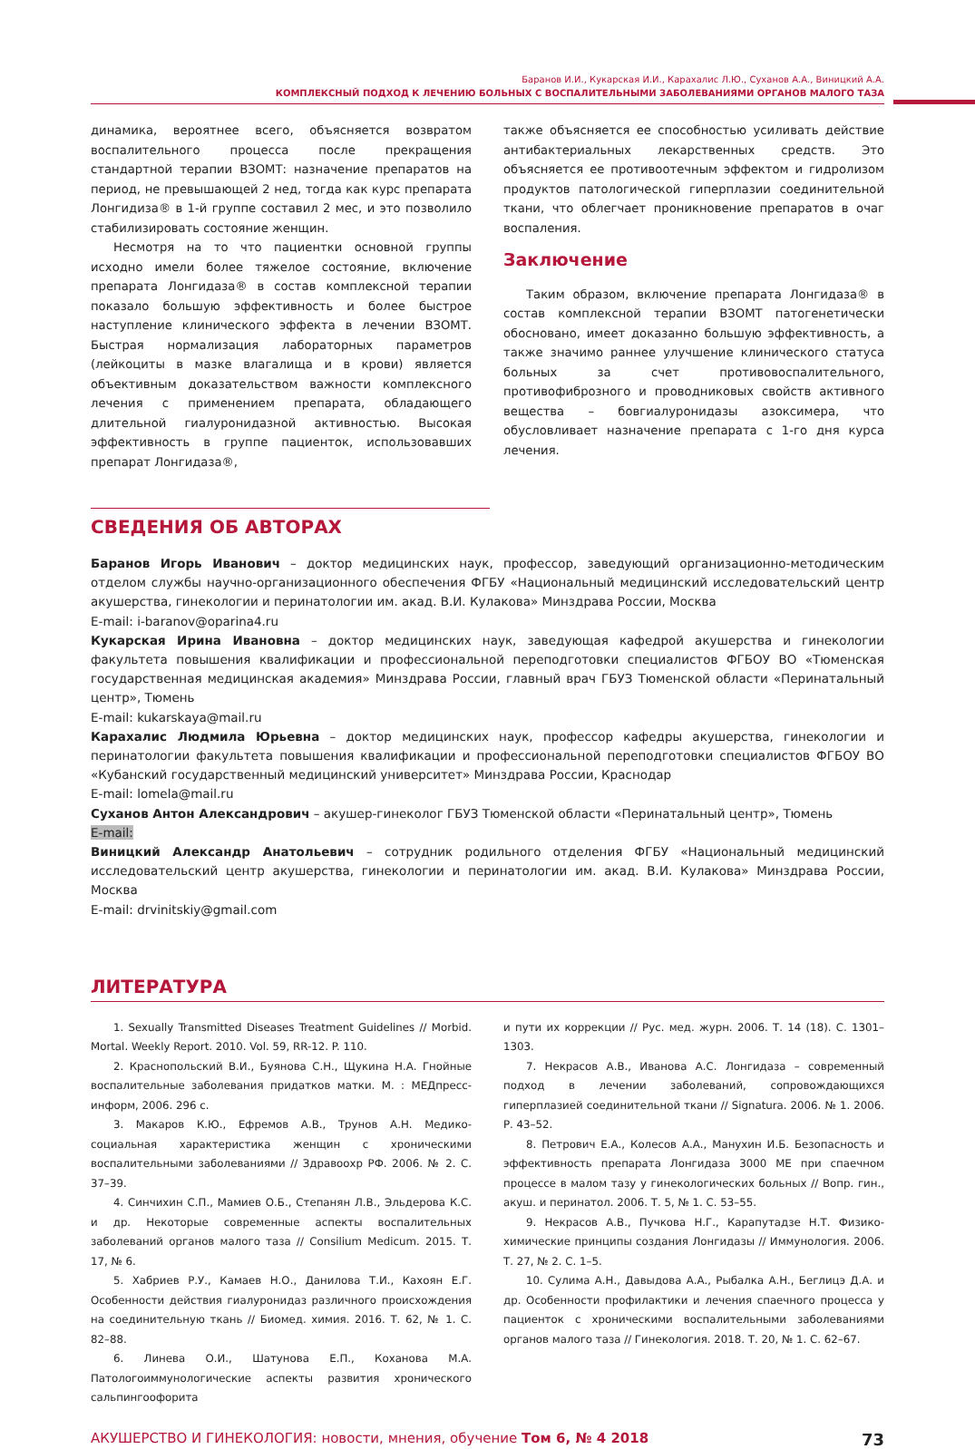Баранов И.И., Кукарская И.И., Карахалис Л.Ю., Суханов А.А., Виницкий А.А.
КОМПЛЕКСНЫЙ ПОДХОД К ЛЕЧЕНИЮ БОЛЬНЫХ С ВОСПАЛИТЕЛЬНЫМИ ЗАБОЛЕВАНИЯМИ ОРГАНОВ МАЛОГО ТАЗА
динамика, вероятнее всего, объясняется возвратом воспалительного процесса после прекращения стандартной терапии ВЗОМТ: назначение препаратов на период, не превышающей 2 нед, тогда как курс препарата Лонгидиза® в 1-й группе составил 2 мес, и это позволило стабилизировать состояние женщин.
Несмотря на то что пациентки основной группы исходно имели более тяжелое состояние, включение препарата Лонгидаза® в состав комплексной терапии показало большую эффективность и более быстрое наступление клинического эффекта в лечении ВЗОМТ. Быстрая нормализация лабораторных параметров (лейкоциты в мазке влагалища и в крови) является объективным доказательством важности комплексного лечения с применением препарата, обладающего длительной гиалуронидазной активностью. Высокая эффективность в группе пациенток, использовавших препарат Лонгидаза®,
также объясняется ее способностью усиливать действие антибактериальных лекарственных средств. Это объясняется ее противоотечным эффектом и гидролизом продуктов патологической гиперплазии соединительной ткани, что облегчает проникновение препаратов в очаг воспаления.
Заключение
Таким образом, включение препарата Лонгидаза® в состав комплексной терапии ВЗОМТ патогенетически обосновано, имеет доказанно большую эффективность, а также значимо раннее улучшение клинического статуса больных за счет противовоспалительного, противофиброзного и проводниковых свойств активного вещества – бовгиалуронидазы азоксимера, что обусловливает назначение препарата с 1-го дня курса лечения.
СВЕДЕНИЯ ОБ АВТОРАХ
Баранов Игорь Иванович – доктор медицинских наук, профессор, заведующий организационно-методическим отделом службы научно-организационного обеспечения ФГБУ «Национальный медицинский исследовательский центр акушерства, гинекологии и перинатологии им. акад. В.И. Кулакова» Минздрава России, Москва
E-mail: i-baranov@oparina4.ru
Кукарская Ирина Ивановна – доктор медицинских наук, заведующая кафедрой акушерства и гинекологии факультета повышения квалификации и профессиональной переподготовки специалистов ФГБОУ ВО «Тюменская государственная медицинская академия» Минздрава России, главный врач ГБУЗ Тюменской области «Перинатальный центр», Тюмень
E-mail: kukarskaya@mail.ru
Карахалис Людмила Юрьевна – доктор медицинских наук, профессор кафедры акушерства, гинекологии и перинатологии факультета повышения квалификации и профессиональной переподготовки специалистов ФГБОУ ВО «Кубанский государственный медицинский университет» Минздрава России, Краснодар
E-mail: lomela@mail.ru
Суханов Антон Александрович – акушер-гинеколог ГБУЗ Тюменской области «Перинатальный центр», Тюмень
E-mail:
Виницкий Александр Анатольевич – сотрудник родильного отделения ФГБУ «Национальный медицинский исследовательский центр акушерства, гинекологии и перинатологии им. акад. В.И. Кулакова» Минздрава России, Москва
E-mail: drvinitskiy@gmail.com
ЛИТЕРАТУРА
1. Sexually Transmitted Diseases Treatment Guidelines // Morbid. Mortal. Weekly Report. 2010. Vol. 59, RR-12. P. 110.
2. Краснопольский В.И., Буянова С.Н., Щукина Н.А. Гнойные воспалительные заболевания придатков матки. М. : МЕДпресс-информ, 2006. 296 с.
3. Макаров К.Ю., Ефремов А.В., Трунов А.Н. Медико-социальная характеристика женщин с хроническими воспалительными заболеваниями // Здравоохр РФ. 2006. № 2. С. 37–39.
4. Синчихин С.П., Мамиев О.Б., Степанян Л.В., Эльдерова К.С. и др. Некоторые современные аспекты воспалительных заболеваний органов малого таза // Consilium Medicum. 2015. Т. 17, № 6.
5. Хабриев Р.У., Камаев Н.О., Данилова Т.И., Кахоян Е.Г. Особенности действия гиалуронидаз различного происхождения на соединительную ткань // Биомед. химия. 2016. Т. 62, № 1. С. 82–88.
6. Линева О.И., Шатунова Е.П., Коханова М.А. Патологоиммунологические аспекты развития хронического сальпингоофорита
и пути их коррекции // Рус. мед. журн. 2006. Т. 14 (18). С. 1301–1303.
7. Некрасов А.В., Иванова А.С. Лонгидаза – современный подход в лечении заболеваний, сопровождающихся гиперплазией соединительной ткани // Signatura. 2006. № 1. 2006. Р. 43–52.
8. Петрович Е.А., Колесов А.А., Манухин И.Б. Безопасность и эффективность препарата Лонгидаза 3000 МЕ при спаечном процессе в малом тазу у гинекологических больных // Вопр. гин., акуш. и перинатол. 2006. Т. 5, № 1. С. 53–55.
9. Некрасов А.В., Пучкова Н.Г., Карапутадзе Н.Т. Физико-химические принципы создания Лонгидазы // Иммунология. 2006. Т. 27, № 2. С. 1–5.
10. Сулима А.Н., Давыдова А.А., Рыбалка А.Н., Беглицэ Д.А. и др. Особенности профилактики и лечения спаечного процесса у пациенток с хроническими воспалительными заболеваниями органов малого таза // Гинекология. 2018. Т. 20, № 1. С. 62–67.
АКУШЕРСТВО И ГИНЕКОЛОГИЯ: новости, мнения, обучение Том 6, № 4 2018 73